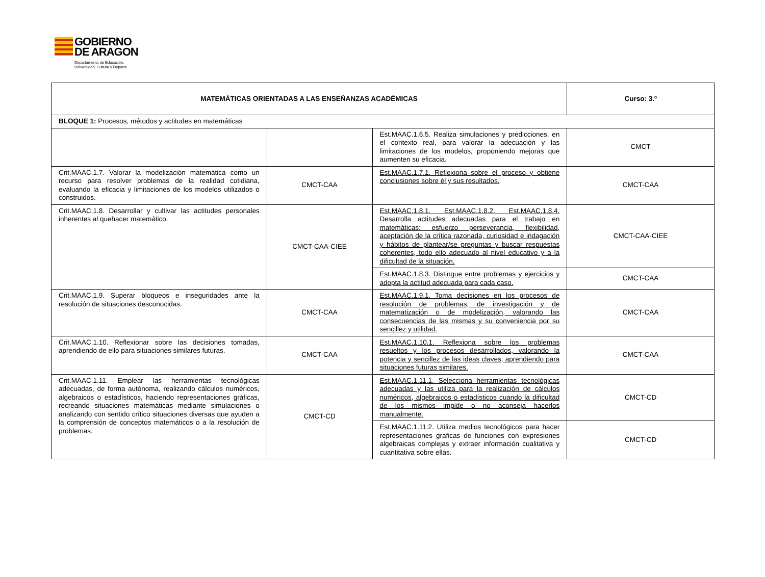GOBIERNO
DE ARAGON
Departamento de Educación,
Universidad, Cultura y Deporte
| MATEMÁTICAS ORIENTADAS A LAS ENSEÑANZAS ACADÉMICAS | | | Curso: 3.º |
| BLOQUE 1: Procesos, métodos y actitudes en matemáticas | | | |
| | | Est.MAAC.1.6.5. Realiza simulaciones y predicciones, en el contexto real, para valorar la adecuación y las limitaciones de los modelos, proponiendo mejoras que aumenten su eficacia. | CMCT |
| Crit.MAAC.1.7. Valorar la modelización matemática como un recurso para resolver problemas de la realidad cotidiana, evaluando la eficacia y limitaciones de los modelos utilizados o construidos. | CMCT-CAA | Est.MAAC.1.7.1. Reflexiona sobre el proceso y obtiene conclusiones sobre él y sus resultados. | CMCT-CAA |
| Crit.MAAC.1.8. Desarrollar y cultivar las actitudes personales inherentes al quehacer matemático. | CMCT-CAA-CIEE | Est.MAAC.1.8.1. Est.MAAC.1.8.2. Est.MAAC.1.8.4. Desarrolla actitudes adecuadas para el trabajo en matemáticas: esfuerzo perseverancia, flexibilidad, aceptación de la crítica razonada, curiosidad e indagación y hábitos de plantear/se preguntas y buscar respuestas coherentes, todo ello adecuado al nivel educativo y a la dificultad de la situación. | CMCT-CAA-CIEE |
| | | Est.MAAC.1.8.3. Distingue entre problemas y ejercicios y adopta la actitud adecuada para cada caso. | CMCT-CAA |
| Crit.MAAC.1.9. Superar bloqueos e inseguridades ante la resolución de situaciones desconocidas. | CMCT-CAA | Est.MAAC.1.9.1. Toma decisiones en los procesos de resolución de problemas, de investigación y de matematización o de modelización, valorando las consecuencias de las mismas y su conveniencia por su sencillez y utilidad. | CMCT-CAA |
| Crit.MAAC.1.10. Reflexionar sobre las decisiones tomadas, aprendiendo de ello para situaciones similares futuras. | CMCT-CAA | Est.MAAC.1.10.1. Reflexiona sobre los problemas resueltos y los procesos desarrollados, valorando la potencia y sencillez de las ideas claves, aprendiendo para situaciones futuras similares. | CMCT-CAA |
| Crit.MAAC.1.11. Emplear las herramientas tecnológicas adecuadas, de forma autónoma, realizando cálculos numéricos, algebraicos o estadísticos, haciendo representaciones gráficas, recreando situaciones matemáticas mediante simulaciones o analizando con sentido crítico situaciones diversas que ayuden a la comprensión de conceptos matemáticos o a la resolución de problemas. | CMCT-CD | Est.MAAC.1.11.1. Selecciona herramientas tecnológicas adecuadas y las utiliza para la realización de cálculos numéricos, algebraicos o estadísticos cuando la dificultad de los mismos impide o no aconseja hacerlos manualmente. | CMCT-CD |
| | | Est.MAAC.1.11.2. Utiliza medios tecnológicos para hacer representaciones gráficas de funciones con expresiones algebraicas complejas y extraer información cualitativa y cuantitativa sobre ellas. | CMCT-CD |